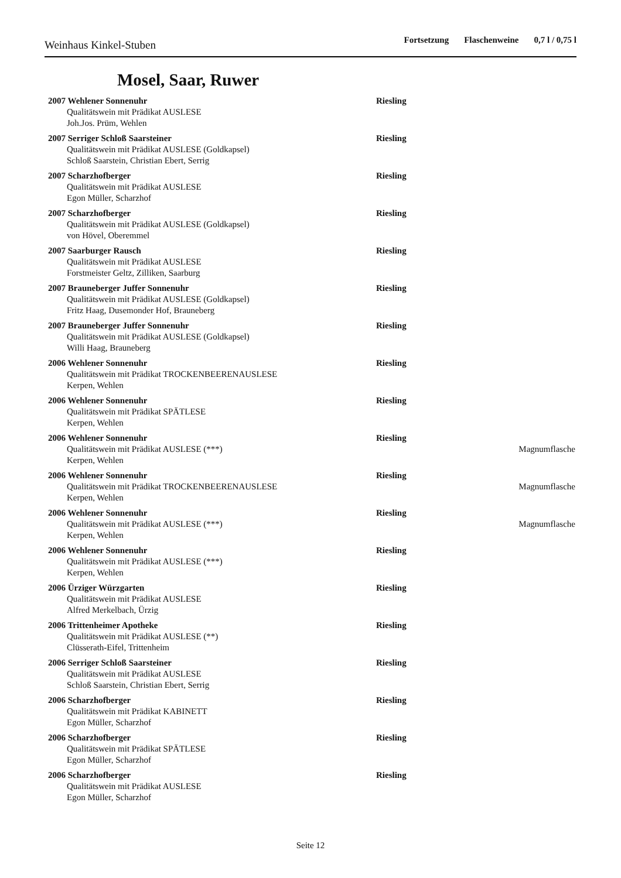Weinhaus Kinkel-Stuben
Fortsetzung Flaschenweine 0,7 l / 0,75 l
Mosel, Saar, Ruwer
2007 Wehlener Sonnenuhr Riesling
Qualitätswein mit Prädikat AUSLESE
Joh.Jos. Prüm, Wehlen
2007 Serriger Schloß Saarsteiner Riesling
Qualitätswein mit Prädikat AUSLESE (Goldkapsel)
Schloß Saarstein, Christian Ebert, Serrig
2007 Scharzhofberger Riesling
Qualitätswein mit Prädikat AUSLESE
Egon Müller, Scharzhof
2007 Scharzhofberger Riesling
Qualitätswein mit Prädikat AUSLESE (Goldkapsel)
von Hövel, Oberemmel
2007 Saarburger Rausch Riesling
Qualitätswein mit Prädikat AUSLESE
Forstmeister Geltz, Zilliken, Saarburg
2007 Brauneberger Juffer Sonnenuhr Riesling
Qualitätswein mit Prädikat AUSLESE (Goldkapsel)
Fritz Haag, Dusemonder Hof, Brauneberg
2007 Brauneberger Juffer Sonnenuhr Riesling
Qualitätswein mit Prädikat AUSLESE (Goldkapsel)
Willi Haag, Brauneberg
2006 Wehlener Sonnenuhr Riesling
Qualitätswein mit Prädikat TROCKENBEERENAUSLESE
Kerpen, Wehlen
2006 Wehlener Sonnenuhr Riesling
Qualitätswein mit Prädikat SPÄTLESE
Kerpen, Wehlen
2006 Wehlener Sonnenuhr Riesling
Qualitätswein mit Prädikat AUSLESE (***)
Magnumflasche
Kerpen, Wehlen
2006 Wehlener Sonnenuhr Riesling
Qualitätswein mit Prädikat TROCKENBEERENAUSLESE
Magnumflasche
Kerpen, Wehlen
2006 Wehlener Sonnenuhr Riesling
Qualitätswein mit Prädikat AUSLESE (***)
Magnumflasche
Kerpen, Wehlen
2006 Wehlener Sonnenuhr Riesling
Qualitätswein mit Prädikat AUSLESE (***)
Kerpen, Wehlen
2006 Ürziger Würzgarten Riesling
Qualitätswein mit Prädikat AUSLESE
Alfred Merkelbach, Ürzig
2006 Trittenheimer Apotheke Riesling
Qualitätswein mit Prädikat AUSLESE (**)
Clüsserath-Eifel, Trittenheim
2006 Serriger Schloß Saarsteiner Riesling
Qualitätswein mit Prädikat AUSLESE
Schloß Saarstein, Christian Ebert, Serrig
2006 Scharzhofberger Riesling
Qualitätswein mit Prädikat KABINETT
Egon Müller, Scharzhof
2006 Scharzhofberger Riesling
Qualitätswein mit Prädikat SPÄTLESE
Egon Müller, Scharzhof
2006 Scharzhofberger Riesling
Qualitätswein mit Prädikat AUSLESE
Egon Müller, Scharzhof
Seite 12